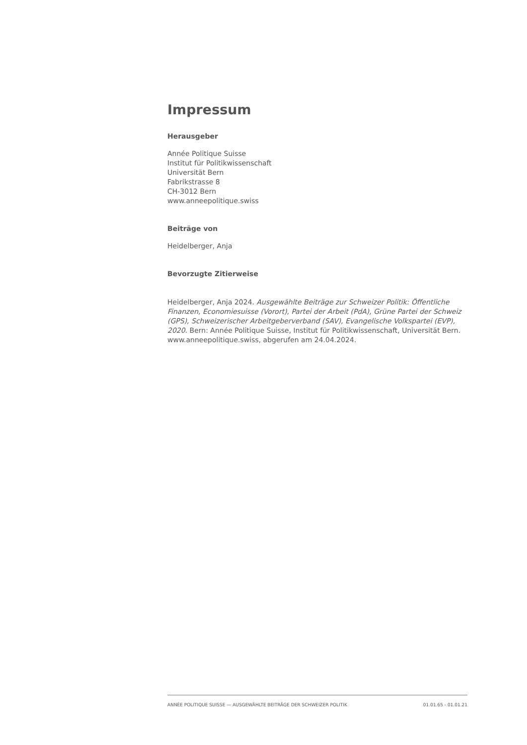Impressum
Herausgeber
Année Politique Suisse
Institut für Politikwissenschaft
Universität Bern
Fabrikstrasse 8
CH-3012 Bern
www.anneepolitique.swiss
Beiträge von
Heidelberger, Anja
Bevorzugte Zitierweise
Heidelberger, Anja 2024. Ausgewählte Beiträge zur Schweizer Politik: Öffentliche Finanzen, Economiesuisse (Vorort), Partei der Arbeit (PdA), Grüne Partei der Schweiz (GPS), Schweizerischer Arbeitgeberverband (SAV), Evangelische Volkspartei (EVP), 2020. Bern: Année Politique Suisse, Institut für Politikwissenschaft, Universität Bern. www.anneepolitique.swiss, abgerufen am 24.04.2024.
ANNÉE POLITIQUE SUISSE — AUSGEWÄHLTE BEITRÄGE DER SCHWEIZER POLITIK 01.01.65 - 01.01.21